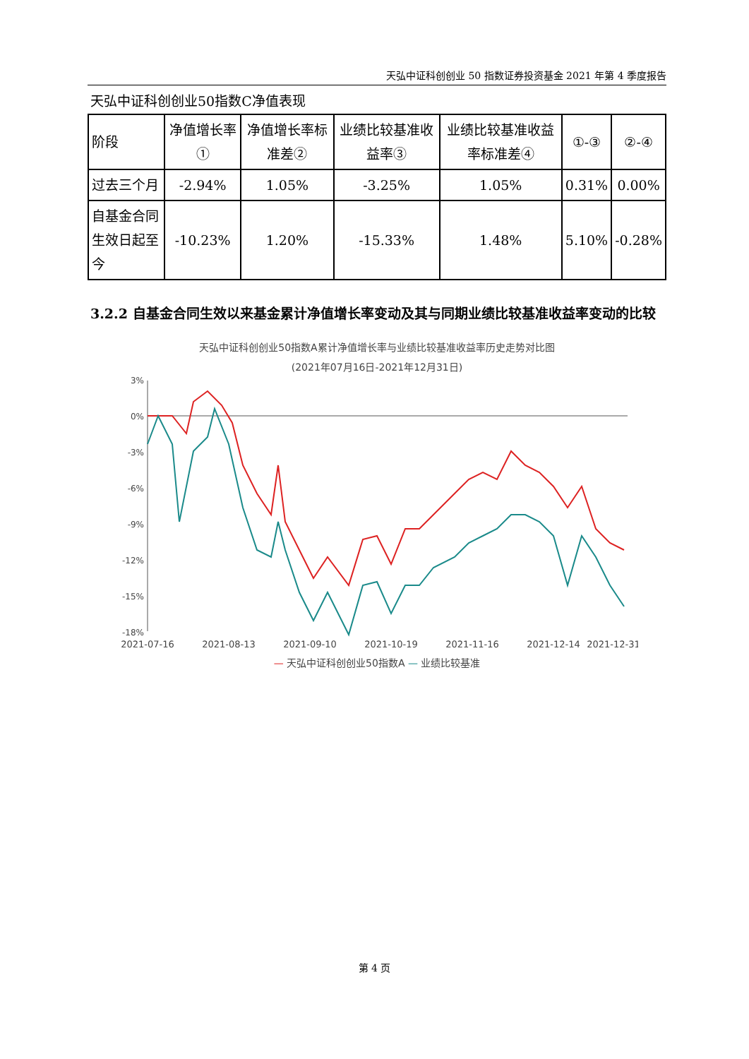天弘中证科创创业 50 指数证券投资基金 2021 年第 4 季度报告
天弘中证科创创业50指数C净值表现
| 阶段 | 净值增长率① | 净值增长率标准差② | 业绩比较基准收益率③ | 业绩比较基准收益率标准差④ | ①-③ | ②-④ |
| --- | --- | --- | --- | --- | --- | --- |
| 过去三个月 | -2.94% | 1.05% | -3.25% | 1.05% | 0.31% | 0.00% |
| 自基金合同生效日起至今 | -10.23% | 1.20% | -15.33% | 1.48% | 5.10% | -0.28% |
3.2.2 自基金合同生效以来基金累计净值增长率变动及其与同期业绩比较基准收益率变动的比较
天弘中证科创创业50指数A累计净值增长率与业绩比较基准收益率历史走势对比图
(2021年07月16日-2021年12月31日)
3%
0%
-3%
-6%
-9%
-12%
-15%
-18%
2021-07-16
2021-08-13
2021-09-10
2021-10-19
2021-11-16
2021-12-14
2021-12-31
— 天弘中证科创创业50指数A — 业绩比较基准
第 4 页